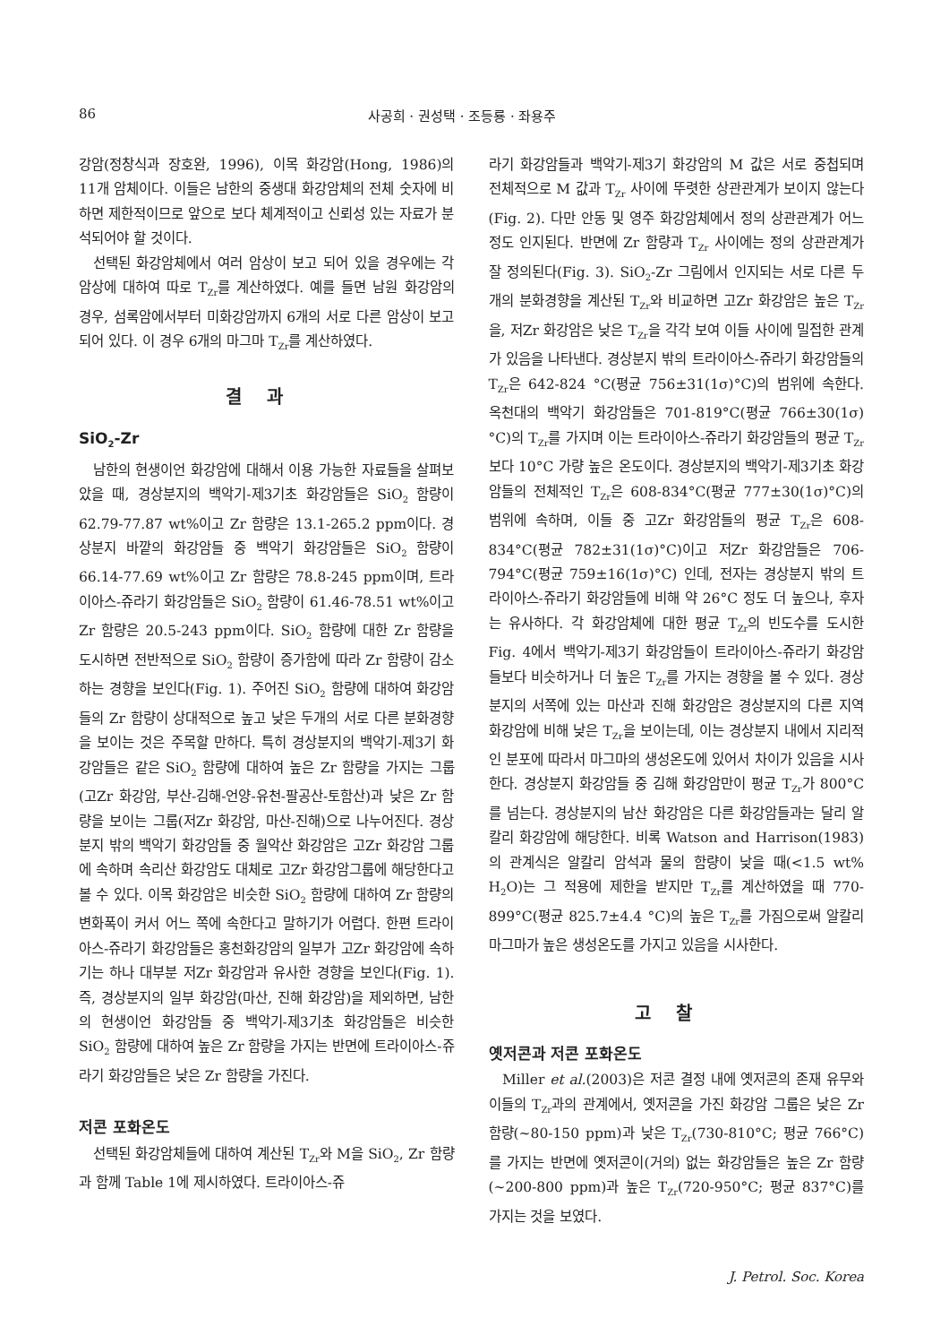86 사공희 · 권성택 · 조등룡 · 좌용주
강암(정창식과 장호완, 1996), 이목 화강암(Hong, 1986)의 11개 암체이다. 이들은 남한의 중생대 화강암체의 전체 숫자에 비하면 제한적이므로 앞으로 보다 체계적이고 신뢰성 있는 자료가 분석되어야 할 것이다.
선택된 화강암체에서 여러 암상이 보고 되어 있을 경우에는 각 암상에 대하여 따로 T<sub>Zr</sub>를 계산하였다. 예를 들면 남원 화강암의 경우, 섬록암에서부터 미화강암까지 6개의 서로 다른 암상이 보고 되어 있다. 이 경우 6개의 마그마 T<sub>Zr</sub>를 계산하였다.
결과
SiO<sub>2</sub>-Zr
남한의 현생이언 화강암에 대해서 이용 가능한 자료들을 살펴보았을 때, 경상분지의 백악기-제3기초 화강암들은 SiO<sub>2</sub> 함량이 62.79-77.87 wt%이고 Zr 함량은 13.1-265.2 ppm이다. 경상분지 바깥의 화강암들 중 백악기 화강암들은 SiO<sub>2</sub> 함량이 66.14-77.69 wt%이고 Zr 함량은 78.8-245 ppm이며, 트라이아스-쥬라기 화강암들은 SiO<sub>2</sub> 함량이 61.46-78.51 wt%이고 Zr 함량은 20.5-243 ppm이다. SiO<sub>2</sub> 함량에 대한 Zr 함량을 도시하면 전반적으로 SiO<sub>2</sub> 함량이 증가함에 따라 Zr 함량이 감소하는 경향을 보인다(Fig. 1). 주어진 SiO<sub>2</sub> 함량에 대하여 화강암들의 Zr 함량이 상대적으로 높고 낮은 두개의 서로 다른 분화경향을 보이는 것은 주목할 만하다. 특히 경상분지의 백악기-제3기 화강암들은 같은 SiO<sub>2</sub> 함량에 대하여 높은 Zr 함량을 가지는 그룹(고Zr 화강암, 부산-김해-언양-유천-팔공산-토함산)과 낮은 Zr 함량을 보이는 그룹(저Zr 화강암, 마산-진해)으로 나누어진다. 경상분지 밖의 백악기 화강암들 중 월악산 화강암은 고Zr 화강암 그룹에 속하며 속리산 화강암도 대체로 고Zr 화강암그룹에 해당한다고 볼 수 있다. 이목 화강암은 비슷한 SiO<sub>2</sub> 함량에 대하여 Zr 함량의 변화폭이 커서 어느 쪽에 속한다고 말하기가 어렵다. 한편 트라이아스-쥬라기 화강암들은 홍천화강암의 일부가 고Zr 화강암에 속하기는 하나 대부분 저Zr 화강암과 유사한 경향을 보인다(Fig. 1). 즉, 경상분지의 일부 화강암(마산, 진해 화강암)을 제외하면, 남한의 현생이언 화강암들 중 백악기-제3기초 화강암들은 비슷한 SiO<sub>2</sub> 함량에 대하여 높은 Zr 함량을 가지는 반면에 트라이아스-쥬라기 화강암들은 낮은 Zr 함량을 가진다.
저콘 포화온도
선택된 화강암체들에 대하여 계산된 T<sub>Zr</sub>와 M을 SiO<sub>2</sub>, Zr 함량과 함께 Table 1에 제시하였다. 트라이아스-쥬
라기 화강암들과 백악기-제3기 화강암의 M 값은 서로 중첩되며 전체적으로 M 값과 T<sub>Zr</sub> 사이에 뚜렷한 상관관계가 보이지 않는다(Fig. 2). 다만 안동 및 영주 화강암체에서 정의 상관관계가 어느 정도 인지된다. 반면에 Zr 함량과 T<sub>Zr</sub> 사이에는 정의 상관관계가 잘 정의된다(Fig. 3). SiO<sub>2</sub>-Zr 그림에서 인지되는 서로 다른 두개의 분화경향을 계산된 T<sub>Zr</sub>와 비교하면 고Zr 화강암은 높은 T<sub>Zr</sub>을, 저Zr 화강암은 낮은 T<sub>Zr</sub>을 각각 보여 이들 사이에 밀접한 관계가 있음을 나타낸다. 경상분지 밖의 트라이아스-쥬라기 화강암들의 T<sub>Zr</sub>은 642-824 °C(평균 756±31(1σ)°C)의 범위에 속한다. 옥천대의 백악기 화강암들은 701-819°C(평균 766±30(1σ)°C)의 T<sub>Zr</sub>를 가지며 이는 트라이아스-쥬라기 화강암들의 평균 T<sub>Zr</sub>보다 10°C 가량 높은 온도이다. 경상분지의 백악기-제3기초 화강암들의 전체적인 T<sub>Zr</sub>은 608-834°C(평균 777±30(1σ)°C)의 범위에 속하며, 이들 중 고Zr 화강암들의 평균 T<sub>Zr</sub>은 608-834°C(평균 782±31(1σ)°C)이고 저Zr 화강암들은 706-794°C(평균 759±16(1σ)°C) 인데, 전자는 경상분지 밖의 트라이아스-쥬라기 화강암들에 비해 약 26°C 정도 더 높으나, 후자는 유사하다. 각 화강암체에 대한 평균 T<sub>Zr</sub>의 빈도수를 도시한 Fig. 4에서 백악기-제3기 화강암들이 트라이아스-쥬라기 화강암들보다 비슷하거나 더 높은 T<sub>Zr</sub>를 가지는 경향을 볼 수 있다. 경상분지의 서쪽에 있는 마산과 진해 화강암은 경상분지의 다른 지역 화강암에 비해 낮은 T<sub>Zr</sub>을 보이는데, 이는 경상분지 내에서 지리적인 분포에 따라서 마그마의 생성온도에 있어서 차이가 있음을 시사한다. 경상분지 화강암들 중 김해 화강암만이 평균 T<sub>Zr</sub>가 800°C를 넘는다. 경상분지의 남산 화강암은 다른 화강암들과는 달리 알칼리 화강암에 해당한다. 비록 Watson and Harrison(1983)의 관계식은 알칼리 암석과 물의 함량이 낮을 때(<1.5 wt% H<sub>2</sub>O)는 그 적용에 제한을 받지만 T<sub>Zr</sub>를 계산하였을 때 770-899°C(평균 825.7±4.4 °C)의 높은 T<sub>Zr</sub>를 가짐으로써 알칼리 마그마가 높은 생성온도를 가지고 있음을 시사한다.
고찰
옛저콘과 저콘 포화온도
Miller et al.(2003)은 저콘 결정 내에 옛저콘의 존재 유무와 이들의 T<sub>Zr</sub>과의 관계에서, 옛저콘을 가진 화강암 그룹은 낮은 Zr 함량(~80-150 ppm)과 낮은 T<sub>Zr</sub>(730-810°C; 평균 766°C)를 가지는 반면에 옛저콘이(거의) 없는 화강암들은 높은 Zr 함량(~200-800 ppm)과 높은 T<sub>Zr</sub>(720-950°C; 평균 837°C)를 가지는 것을 보였다.
J. Petrol. Soc. Korea